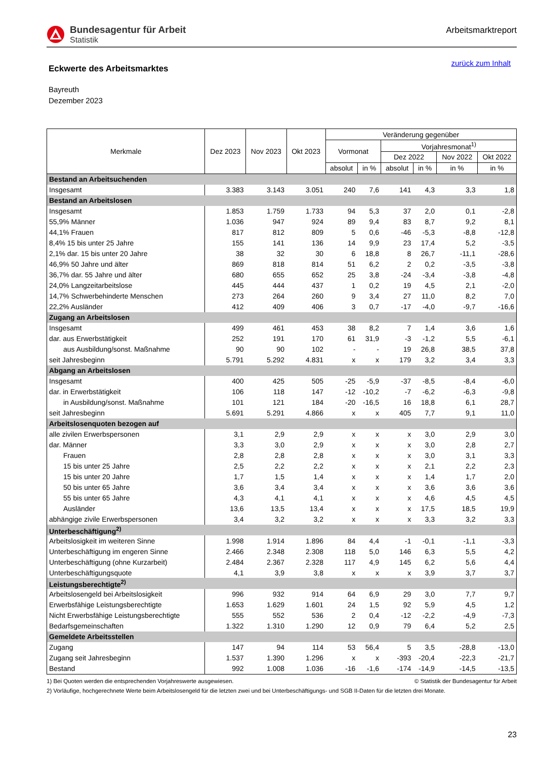Bundesagentur für Arbeit
Statistik
Arbeitsmarktreport
Eckwerte des Arbeitsmarktes
zurück zum Inhalt
Bayreuth
Dezember 2023
| Merkmale | Dez 2023 | Nov 2023 | Okt 2023 | Veränderung gegenüber | | | | | |
| --- | --- | --- | --- | --- | --- | --- | --- | --- | --- |
| | | | | Vormonat | | Vorjahresmonat<sup>1)</sup> | | | |
| | | | | | | Dez 2022 | | Nov 2022 | Okt 2022 |
| | | | | absolut | in % | absolut | in % | in % | in % |
| Bestand an Arbeitsuchenden | | | | | | | | | |
| Insgesamt | 3.383 | 3.143 | 3.051 | 240 | 7,6 | 141 | 4,3 | 3,3 | 1,8 |
| Bestand an Arbeitslosen | | | | | | | | | |
| Insgesamt | 1.853 | 1.759 | 1.733 | 94 | 5,3 | 37 | 2,0 | 0,1 | -2,8 |
| 55,9% Männer | 1.036 | 947 | 924 | 89 | 9,4 | 83 | 8,7 | 9,2 | 8,1 |
| 44,1% Frauen | 817 | 812 | 809 | 5 | 0,6 | -46 | -5,3 | -8,8 | -12,8 |
| 8,4% 15 bis unter 25 Jahre | 155 | 141 | 136 | 14 | 9,9 | 23 | 17,4 | 5,2 | -3,5 |
| 2,1% dar. 15 bis unter 20 Jahre | 38 | 32 | 30 | 6 | 18,8 | 8 | 26,7 | -11,1 | -28,6 |
| 46,9% 50 Jahre und älter | 869 | 818 | 814 | 51 | 6,2 | 2 | 0,2 | -3,5 | -3,8 |
| 36,7% dar. 55 Jahre und älter | 680 | 655 | 652 | 25 | 3,8 | -24 | -3,4 | -3,8 | -4,8 |
| 24,0% Langzeitarbeitslose | 445 | 444 | 437 | 1 | 0,2 | 19 | 4,5 | 2,1 | -2,0 |
| 14,7% Schwerbehinderte Menschen | 273 | 264 | 260 | 9 | 3,4 | 27 | 11,0 | 8,2 | 7,0 |
| 22,2% Ausländer | 412 | 409 | 406 | 3 | 0,7 | -17 | -4,0 | -9,7 | -16,6 |
| Zugang an Arbeitslosen | | | | | | | | | |
| Insgesamt | 499 | 461 | 453 | 38 | 8,2 | 7 | 1,4 | 3,6 | 1,6 |
| dar. aus Erwerbstätigkeit | 252 | 191 | 170 | 61 | 31,9 | -3 | -1,2 | 5,5 | -6,1 |
| aus Ausbildung/sonst. Maßnahme | 90 | 90 | 102 | - | - | 19 | 26,8 | 38,5 | 37,8 |
| seit Jahresbeginn | 5.791 | 5.292 | 4.831 | x | x | 179 | 3,2 | 3,4 | 3,3 |
| Abgang an Arbeitslosen | | | | | | | | | |
| Insgesamt | 400 | 425 | 505 | -25 | -5,9 | -37 | -8,5 | -8,4 | -6,0 |
| dar. in Erwerbstätigkeit | 106 | 118 | 147 | -12 | -10,2 | -7 | -6,2 | -6,3 | -9,8 |
| in Ausbildung/sonst. Maßnahme | 101 | 121 | 184 | -20 | -16,5 | 16 | 18,8 | 6,1 | 28,7 |
| seit Jahresbeginn | 5.691 | 5.291 | 4.866 | x | x | 405 | 7,7 | 9,1 | 11,0 |
| Arbeitslosenquoten bezogen auf | | | | | | | | | |
| alle zivilen Erwerbspersonen | 3,1 | 2,9 | 2,9 | x | x | x | 3,0 | 2,9 | 3,0 |
| dar. Männer | 3,3 | 3,0 | 2,9 | x | x | x | 3,0 | 2,8 | 2,7 |
| Frauen | 2,8 | 2,8 | 2,8 | x | x | x | 3,0 | 3,1 | 3,3 |
| 15 bis unter 25 Jahre | 2,5 | 2,2 | 2,2 | x | x | x | 2,1 | 2,2 | 2,3 |
| 15 bis unter 20 Jahre | 1,7 | 1,5 | 1,4 | x | x | x | 1,4 | 1,7 | 2,0 |
| 50 bis unter 65 Jahre | 3,6 | 3,4 | 3,4 | x | x | x | 3,6 | 3,6 | 3,6 |
| 55 bis unter 65 Jahre | 4,3 | 4,1 | 4,1 | x | x | x | 4,6 | 4,5 | 4,5 |
| Ausländer | 13,6 | 13,5 | 13,4 | x | x | x | 17,5 | 18,5 | 19,9 |
| abhängige zivile Erwerbspersonen | 3,4 | 3,2 | 3,2 | x | x | x | 3,3 | 3,2 | 3,3 |
| Unterbeschäftigung<sup>2)</sup> | | | | | | | | | |
| Arbeitslosigkeit im weiteren Sinne | 1.998 | 1.914 | 1.896 | 84 | 4,4 | -1 | -0,1 | -1,1 | -3,3 |
| Unterbeschäftigung im engeren Sinne | 2.466 | 2.348 | 2.308 | 118 | 5,0 | 146 | 6,3 | 5,5 | 4,2 |
| Unterbeschäftigung (ohne Kurzarbeit) | 2.484 | 2.367 | 2.328 | 117 | 4,9 | 145 | 6,2 | 5,6 | 4,4 |
| Unterbeschäftigungsquote | 4,1 | 3,9 | 3,8 | x | x | x | 3,9 | 3,7 | 3,7 |
| Leistungsberechtigte<sup>2)</sup> | | | | | | | | | |
| Arbeitslosengeld bei Arbeitslosigkeit | 996 | 932 | 914 | 64 | 6,9 | 29 | 3,0 | 7,7 | 9,7 |
| Erwerbsfähige Leistungsberechtigte | 1.653 | 1.629 | 1.601 | 24 | 1,5 | 92 | 5,9 | 4,5 | 1,2 |
| Nicht Erwerbsfähige Leistungsberechtigte | 555 | 552 | 536 | 2 | 0,4 | -12 | -2,2 | -4,9 | -7,3 |
| Bedarfsgemeinschaften | 1.322 | 1.310 | 1.290 | 12 | 0,9 | 79 | 6,4 | 5,2 | 2,5 |
| Gemeldete Arbeitsstellen | | | | | | | | | |
| Zugang | 147 | 94 | 114 | 53 | 56,4 | 5 | 3,5 | -28,8 | -13,0 |
| Zugang seit Jahresbeginn | 1.537 | 1.390 | 1.296 | x | x | -393 | -20,4 | -22,3 | -21,7 |
| Bestand | 992 | 1.008 | 1.036 | -16 | -1,6 | -174 | -14,9 | -14,5 | -13,5 |
1) Bei Quoten werden die entsprechenden Vorjahreswerte ausgewiesen. © Statistik der Bundesagentur für Arbeit
2) Vorläufige, hochgerechnete Werte beim Arbeitslosengeld für die letzten zwei und bei Unterbeschäftigungs- und SGB II-Daten für die letzten drei Monate.
23